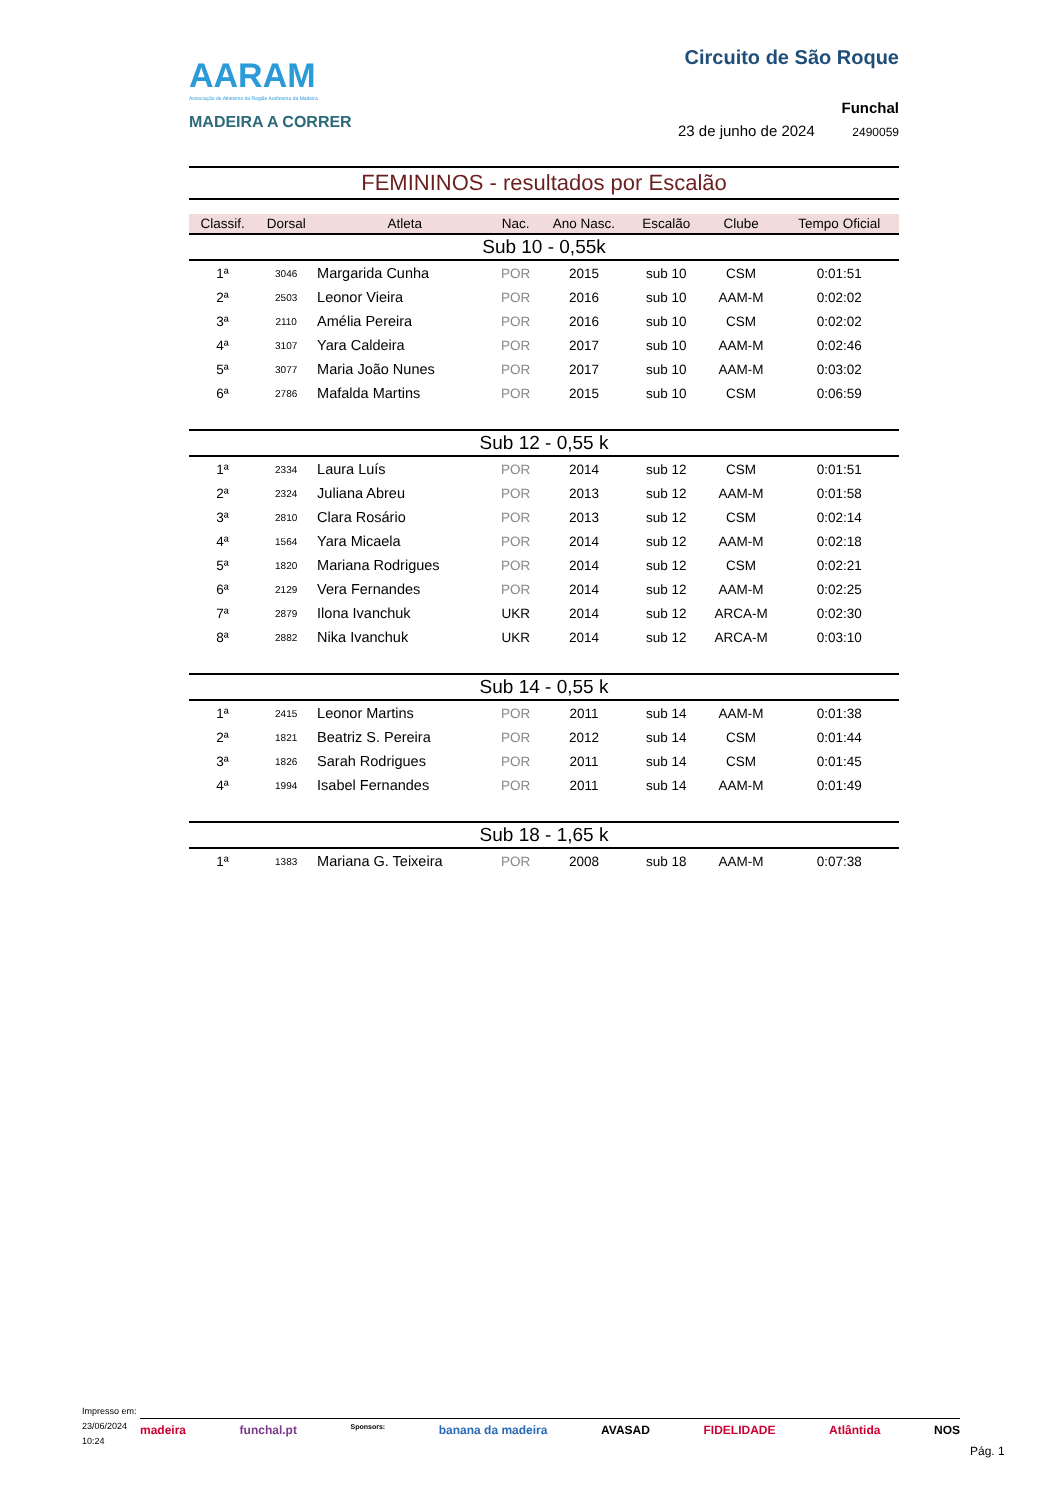AARAM
Associação de Atletismo da Região Autónoma da Madeira
MADEIRA A CORRER
Circuito de São Roque
Funchal
23 de junho de 2024 2490059
FEMININOS - resultados por Escalão
| Classif. | Dorsal | Atleta | Nac. | Ano Nasc. | Escalão | Clube | Tempo Oficial |
| --- | --- | --- | --- | --- | --- | --- | --- |
| Sub 10 - 0,55k | | | | | | | |
| 1ª | 3046 | Margarida Cunha | POR | 2015 | sub 10 | CSM | 0:01:51 |
| 2ª | 2503 | Leonor Vieira | POR | 2016 | sub 10 | AAM-M | 0:02:02 |
| 3ª | 2110 | Amélia Pereira | POR | 2016 | sub 10 | CSM | 0:02:02 |
| 4ª | 3107 | Yara Caldeira | POR | 2017 | sub 10 | AAM-M | 0:02:46 |
| 5ª | 3077 | Maria João Nunes | POR | 2017 | sub 10 | AAM-M | 0:03:02 |
| 6ª | 2786 | Mafalda Martins | POR | 2015 | sub 10 | CSM | 0:06:59 |
| Sub 12 - 0,55 k | | | | | | | |
| 1ª | 2334 | Laura Luís | POR | 2014 | sub 12 | CSM | 0:01:51 |
| 2ª | 2324 | Juliana Abreu | POR | 2013 | sub 12 | AAM-M | 0:01:58 |
| 3ª | 2810 | Clara Rosário | POR | 2013 | sub 12 | CSM | 0:02:14 |
| 4ª | 1564 | Yara Micaela | POR | 2014 | sub 12 | AAM-M | 0:02:18 |
| 5ª | 1820 | Mariana Rodrigues | POR | 2014 | sub 12 | CSM | 0:02:21 |
| 6ª | 2129 | Vera Fernandes | POR | 2014 | sub 12 | AAM-M | 0:02:25 |
| 7ª | 2879 | Ilona Ivanchuk | UKR | 2014 | sub 12 | ARCA-M | 0:02:30 |
| 8ª | 2882 | Nika Ivanchuk | UKR | 2014 | sub 12 | ARCA-M | 0:03:10 |
| Sub 14 - 0,55 k | | | | | | | |
| 1ª | 2415 | Leonor Martins | POR | 2011 | sub 14 | AAM-M | 0:01:38 |
| 2ª | 1821 | Beatriz S. Pereira | POR | 2012 | sub 14 | CSM | 0:01:44 |
| 3ª | 1826 | Sarah Rodrigues | POR | 2011 | sub 14 | CSM | 0:01:45 |
| 4ª | 1994 | Isabel Fernandes | POR | 2011 | sub 14 | AAM-M | 0:01:49 |
| Sub 18 - 1,65 k | | | | | | | |
| 1ª | 1383 | Mariana G. Teixeira | POR | 2008 | sub 18 | AAM-M | 0:07:38 |
Impresso em:
23/06/2024
10:24
madeira funchal.pt Sponsors: banana da madeira AVASAD FIDELIDADE Atlântida NOS
Pág. 1